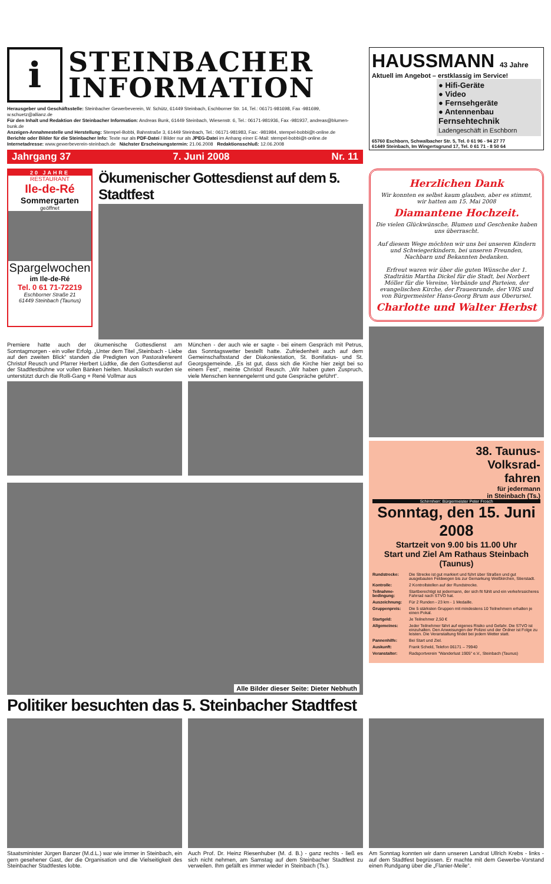i
STEINBACHER
INFORMATION
Herausgeber und Geschäftsstelle: Steinbacher Gewerbeverein, W. Schütz, 61449 Steinbach, Eschborner Str. 14, Tel.: 06171-981698, Fax -981699, w.schuetz@allianz.de
Für den Inhalt und Redaktion der Steinbacher Information: Andreas Bunk, 61449 Steinbach, Wiesenstr. 6, Tel.: 06171-981936, Fax -981937, andreas@blumen-bunk.de
Anzeigen-Annahmestelle und Herstellung: Stempel-Bobbi, Bahnstraße 3, 61449 Steinbach, Tel.: 06171-981983, Fax: -981984, stempel-bobbi@t-online.de
Berichte oder Bilder für die Steinbacher Info: Texte nur als PDF-Datei / Bilder nur als JPEG-Datei im Anhang einer E-Mail: stempel-bobbi@t-online.de
Internetadresse: www.gewerbeverein-steinbach.de Nächster Erscheinungstermin: 21.06.2008 Redaktionsschluß: 12.06.2008
Jahrgang 37 7. Juni 2008 Nr. 11
HAUSSMANN 43 Jahre
Aktuell im Angebot – erstklassig im Service!
● Hifi-Geräte
● Video
● Fernsehgeräte
● Antennenbau
Fernsehtechnik
Ladengeschäft in Eschborn
65760 Eschborn, Schwalbacher Str. 5, Tel. 0 61 96 - 94 27 77
61449 Steinbach, Im Wingertsgrund 17, Tel. 0 61 71 - 8 50 64
20 JAHRE
RESTAURANT
Ile-de-Ré
Sommergarten
geöffnet
Spargelwochen
im Ile-de-Ré
Tel. 0 61 71-72219
Eschborner Straße 21
61449 Steinbach (Taunus)
Ökumenischer Gottesdienst auf dem 5. Stadtfest
Premiere hatte auch der ökumenische Gottesdienst am Sonntagmorgen - ein voller Erfolg. „Unter dem Titel „Steinbach - Liebe auf den zweiten Blick“ standen die Predigten von Pastoralreferent Christof Reusch und Pfarrer Herbert Lüdtke, die den Gottesdienst auf der Stadtfestbühne vor vollen Bänken hielten. Musikalisch wurden sie unterstützt durch die Rolli-Gang + René Vollmar aus
München - der auch wie er sagte - bei einem Gespräch mit Petrus, das Sonntagswetter bestellt hatte. Zufriedenheit auch auf dem Gemeinschaftsstand der Diakoniestation, St. Bonifatius- und St. Georgsgemeinde. „Es ist gut, dass sich die Kirche hier zeigt bei so einem Fest“, meinte Christof Reusch. „Wir haben guten Zuspruch, viele Menschen kennengelernt und gute Gespräche geführt“.
Alle Bilder dieser Seite: Dieter Nebhuth
Politiker besuchten das 5. Steinbacher Stadtfest
Herzlichen Dank
Wir konnten es selbst kaum glauben, aber es stimmt, wir hatten am 15. Mai 2008
Diamantene Hochzeit.
Die vielen Glückwünsche, Blumen und Geschenke haben uns überrascht.
Auf diesem Wege möchten wir uns bei unseren Kindern und Schwiegerkindern, bei unseren Freunden, Nachbarn und Bekannten bedanken.
Erfreut waren wir über die guten Wünsche der 1. Stadträtin Martha Dickel für die Stadt, bei Norbert Möller für die Vereine, Verbände und Parteien, der evangelischen Kirche, der Frauenrunde, der VHS und von Bürgermeister Hans-Georg Brum aus Oberursel.
Charlotte und Walter Herbst
38. Taunus-
Volksrad-
fahren
für jedermann
in Steinbach (Ts.)
Schirmherr: Bürgermeister Peter Frosch
Sonntag, den 15. Juni 2008
Startzeit von 9.00 bis 11.00 Uhr
Start und Ziel Am Rathaus Steinbach (Taunus)
Rundstrecke:
Die Strecke ist gut markiert und führt über Straßen und gut ausgebauten Feldwegen bis zur Gemarkung Weißkirchen, Stierstadt.
Kontrolle:
2 Kontrollstellen auf der Rundstrecke.
Teilnahme-bedingung:
Startberechtigt ist jedermann, der sich fit fühlt und ein verkehrssicheres Fahrrad nach STVO hat.
Auszeichnung:
Für 2 Runden - 23 km - 1 Medaille.
Gruppenpreis:
Die 5 stärksten Gruppen mit mindestens 10 Teilnehmern erhalten je einen Pokal.
Startgeld:
Je Teilnehmer 2,50 €
Allgemeines:
Jeder Teilnehmer fährt auf eigenes Risiko und Gefahr. Die STVO ist einzuhalten. Den Anweisungen der Polizei und der Ordner ist Folge zu leisten. Die Veranstaltung findet bei jedem Wetter statt.
Pannenhilfe:
Bei Start und Ziel.
Auskunft:
Frank Scheld, Telefon 06171 – 79940
Veranstalter:
Radsportverein "Wanderlust 1905" e.V., Steinbach (Taunus)
Staatsminister Jürgen Banzer (M.d.L.) war wie immer in Steinbach, ein gern gesehener Gast, der die Organisation und die Vielseitigkeit des Steinbacher Stadtfestes lobte.
Auch Prof. Dr. Heinz Riesenhuber (M. d. B.) - ganz rechts - ließ es sich nicht nehmen, am Samstag auf dem Steinbacher Stadtfest zu verweilen. Ihm gefällt es immer wieder in Steinbach (Ts.).
Am Sonntag konnten wir dann unseren Landrat Ullrich Krebs - links - auf dem Stadtfest begrüssen. Er machte mit dem Gewerbe-Vorstand einen Rundgang über die „Flanier-Meile“.